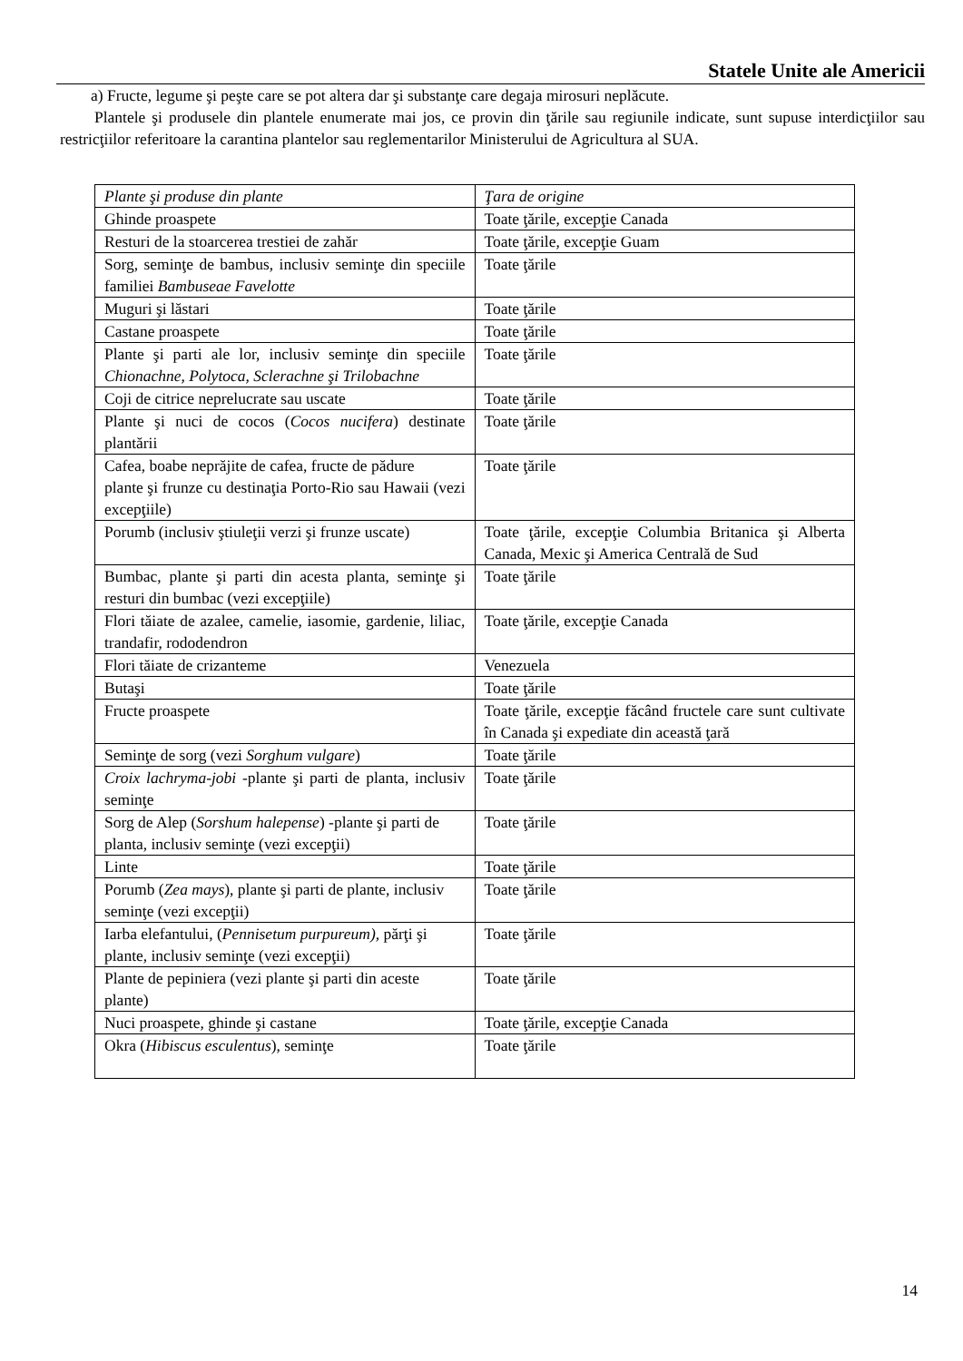Statele Unite ale Americii
a) Fructe, legume şi peşte care se pot altera dar şi substanţe care degaja mirosuri neplăcute.
Plantele şi produsele din plantele enumerate mai jos, ce provin din ţările sau regiunile indicate, sunt supuse interdicţiilor sau restricţiilor referitoare la carantina plantelor sau reglementarilor Ministerului de Agricultura al SUA.
| Plante şi produse din plante | Ţara de origine |
| Ghinde proaspete | Toate ţările, excepţie Canada |
| Resturi de la stoarcerea trestiei de zahăr | Toate ţările, excepţie Guam |
| Sorg, seminţe de bambus, inclusiv seminţe din speciile familiei Bambuseae Favelotte | Toate ţările |
| Muguri şi lăstari | Toate ţările |
| Castane proaspete | Toate ţările |
| Plante şi parti ale lor, inclusiv seminţe din speciile Chionachne, Polytoca, Sclerachne şi Trilobachne | Toate ţările |
| Coji de citrice neprelucrate sau uscate | Toate ţările |
| Plante şi nuci de cocos ( Cocos nucifera ) destinate plantării | Toate ţările |
| Cafea, boabe neprăjite de cafea, fructe de pădure plante şi frunze cu destinaţia Porto-Rio sau Hawaii (vezi excepţiile) | Toate ţările |
| Porumb (inclusiv ştiuleţii verzi şi frunze uscate) | Toate ţările, excepţie Columbia Britanica şi Alberta Canada, Mexic şi America Centrală de Sud |
| Bumbac, plante şi parti din acesta planta, seminţe şi resturi din bumbac (vezi excepţiile) | Toate ţările |
| Flori tăiate de azalee, camelie, iasomie, gardenie, liliac, trandafir, rododendron | Toate ţările, excepţie Canada |
| Flori tăiate de crizanteme | Venezuela |
| Butaşi | Toate ţările |
| Fructe proaspete | Toate ţările, excepţie făcând fructele care sunt cultivate în Canada şi expediate din această ţară |
| Seminţe de sorg (vezi Sorghum vulgare ) | Toate ţările |
| Croix lachryma-jobi -plante şi parti de planta, inclusiv seminţe | Toate ţările |
| Sorg de Alep ( Sorshum halepense ) -plante şi parti de planta, inclusiv seminţe (vezi excepţii) | Toate ţările |
| Linte | Toate ţările |
| Porumb ( Zea mays ), plante şi parti de plante, inclusiv seminţe (vezi excepţii) | Toate ţările |
| Iarba elefantului, ( Pennisetum purpureum), părţi şi plante, inclusiv seminţe (vezi excepţii) | Toate ţările |
| Plante de pepiniera (vezi plante şi parti din aceste plante) | Toate ţările |
| Nuci proaspete, ghinde şi castane | Toate ţările, excepţie Canada |
| Okra ( Hibiscus esculentus ), seminţe | Toate ţările |
14